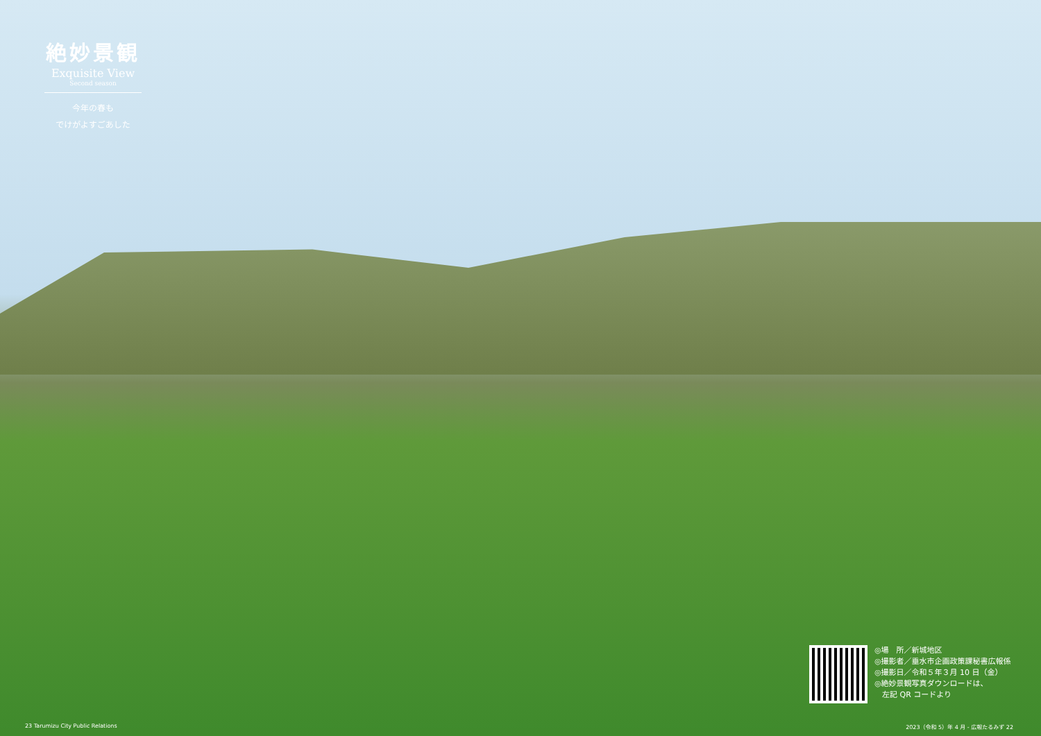絶妙景観
Exquisite View
Second season
今年の春も
でけがよすごあした
◎場　所／新城地区
◎撮影者／垂水市企画政策課秘書広報係
◎撮影日／令和５年３月 10 日（金）
◎絶妙景観写真ダウンロードは、
　左記 QR コードより
23 Tarumizu City Public Relations 2023（令和 5）年 4 月 - 広報たるみず 22